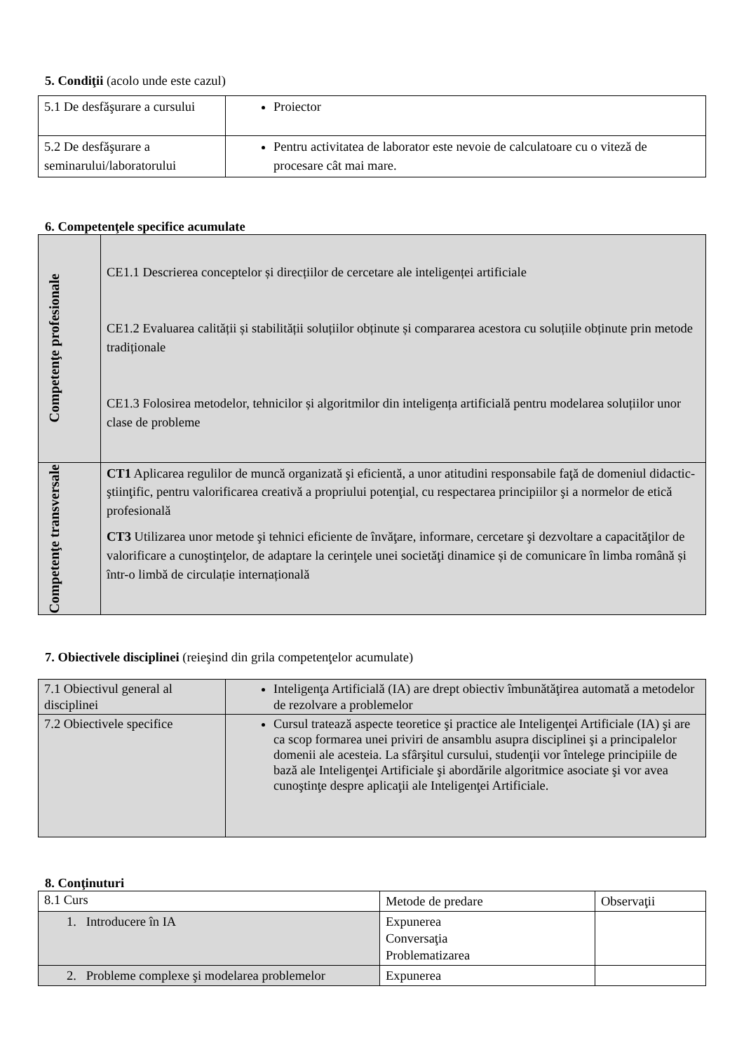5. Condiţii (acolo unde este cazul)
| 5.1 De desfăşurare a cursului | Proiector |
| 5.2 De desfăşurare a seminarului/laboratorului | Pentru activitatea de laborator este nevoie de calculatoare cu o viteză de procesare cât mai mare. |
6. Competenţele specifice acumulate
| Competenţe profesionale | CE1.1 Descrierea conceptelor și direcțiilor de cercetare ale inteligenței artificiale CE1.2 Evaluarea calității și stabilității soluțiilor obținute și compararea acestora cu soluțiile obținute prin metode tradiționale CE1.3 Folosirea metodelor, tehnicilor și algoritmilor din inteligența artificială pentru modelarea soluțiilor unor clase de probleme |
| Competenţe transversale | CT1 Aplicarea regulilor de muncă organizată şi eficientă, a unor atitudini responsabile faţă de domeniul didactic-ştiinţific, pentru valorificarea creativă a propriului potenţial, cu respectarea principiilor şi a normelor de etică profesională CT3 Utilizarea unor metode şi tehnici eficiente de învăţare, informare, cercetare şi dezvoltare a capacităţilor de valorificare a cunoştinţelor, de adaptare la cerinţele unei societăţi dinamice și de comunicare în limba română și într-o limbă de circulație internațională |
7. Obiectivele disciplinei (reieşind din grila competenţelor acumulate)
| 7.1 Obiectivul general al disciplinei | Inteligenţa Artificială (IA) are drept obiectiv îmbunătăţirea automată a metodelor de rezolvare a problemelor |
| 7.2 Obiectivele specifice | Cursul tratează aspecte teoretice şi practice ale Inteligenţei Artificiale (IA) şi are ca scop formarea unei priviri de ansamblu asupra disciplinei şi a principalelor domenii ale acesteia. La sfârşitul cursului, studenţii vor întelege principiile de bază ale Inteligenţei Artificiale şi abordările algoritmice asociate şi vor avea cunoştinţe despre aplicaţii ale Inteligenţei Artificiale. |
8. Conţinuturi
| 8.1 Curs | Metode de predare | Observaţii |
| 1. Introducere în IA | Expunerea Conversaţia Problematizarea | |
| 2. Probleme complexe şi modelarea problemelor | Expunerea | |